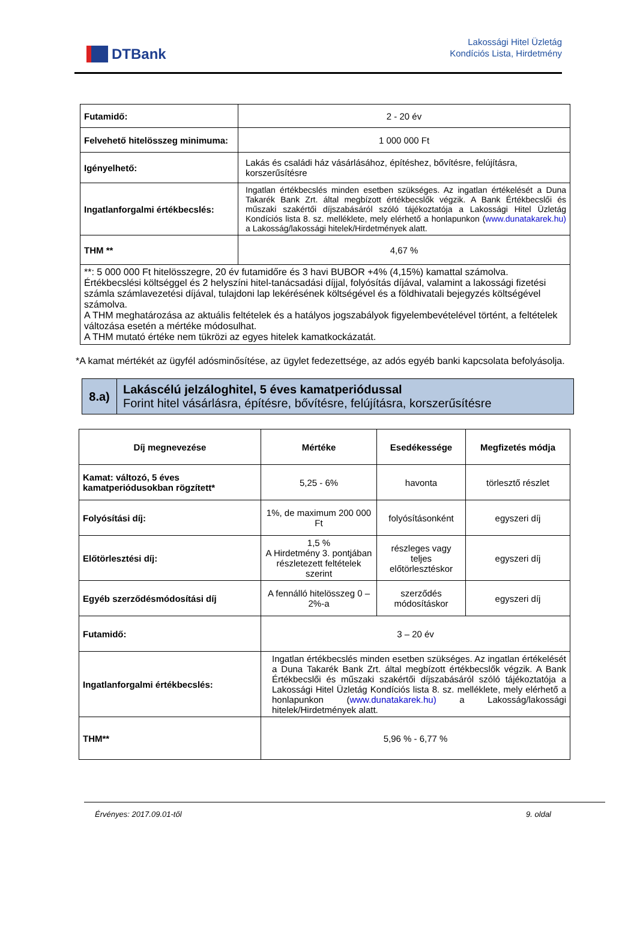DTBank
Lakossági Hitel Üzletág
Kondíciós Lista, Hirdetmény
| Futamidő: | 2 - 20 év |
| Felvehető hitelösszeg minimuma: | 1 000 000 Ft |
| Igényelhető: | Lakás és családi ház vásárlásához, építéshez, bővítésre, felújításra, korszerűsítésre |
| Ingatlanforgalmi értékbecslés: | Ingatlan értékbecslés minden esetben szükséges. Az ingatlan értékelését a Duna Takarék Bank Zrt. által megbízott értékbecslők végzik. A Bank Értékbecslői és műszaki szakértői díjszabásáról szóló tájékoztatója a Lakossági Hitel Üzletág Kondíciós lista 8. sz. melléklete, mely elérhető a honlapunkon ( www.dunatakarek.hu) a Lakosság/lakossági hitelek/Hirdetmények alatt. |
| THM ** | 4,67 % |
| **: 5 000 000 Ft hitelösszegre, 20 év futamidőre és 3 havi BUBOR +4% (4,15%) kamattal számolva. Értékbecslési költséggel és 2 helyszíni hitel-tanácsadási díjjal, folyósítás díjával, valamint a lakossági fizetési számla számlavezetési díjával, tulajdoni lap lekérésének költségével és a földhivatali bejegyzés költségével számolva. A THM meghatározása az aktuális feltételek és a hatályos jogszabályok figyelembevételével történt, a feltételek változása esetén a mértéke módosulhat. A THM mutató értéke nem tükrözi az egyes hitelek kamatkockázatát. | |
*A kamat mértékét az ügyfél adósminősítése, az ügylet fedezettsége, az adós egyéb banki kapcsolata befolyásolja.
| 8.a) | Lakáscélú jelzáloghitel, 5 éves kamatperiódussal Forint hitel vásárlásra, építésre, bővítésre, felújításra, korszerűsítésre |
| Díj megnevezése | Mértéke | Esedékessége | Megfizetés módja |
| --- | --- | --- | --- |
| Kamat: változó, 5 éves kamatperiódusokban rögzített* | 5,25 - 6% | havonta | törlesztő részlet |
| Folyósítási díj: | 1%, de maximum 200 000 Ft | folyósításonként | egyszeri díj |
| Előtörlesztési díj: | 1,5 % A Hirdetmény 3. pontjában részletezett feltételek szerint | részleges vagy teljes előtörlesztéskor | egyszeri díj |
| Egyéb szerződésmódosítási díj | A fennálló hitelösszeg 0 – 2%-a | szerződés módosításkor | egyszeri díj |
| Futamidő: | 3 – 20 év | | |
| Ingatlanforgalmi értékbecslés: | Ingatlan értékbecslés minden esetben szükséges. Az ingatlan értékelését a Duna Takarék Bank Zrt. által megbízott értékbecslők végzik. A Bank Értékbecslői és műszaki szakértői díjszabásáról szóló tájékoztatója a Lakossági Hitel Üzletág Kondíciós lista 8. sz. melléklete, mely elérhető a honlapunkon ( www.dunatakarek.hu) a Lakosság/lakossági hitelek/Hirdetmények alatt. | | |
| THM** | 5,96 % - 6,77 % | | |
Érvényes: 2017.09.01-től 9. oldal